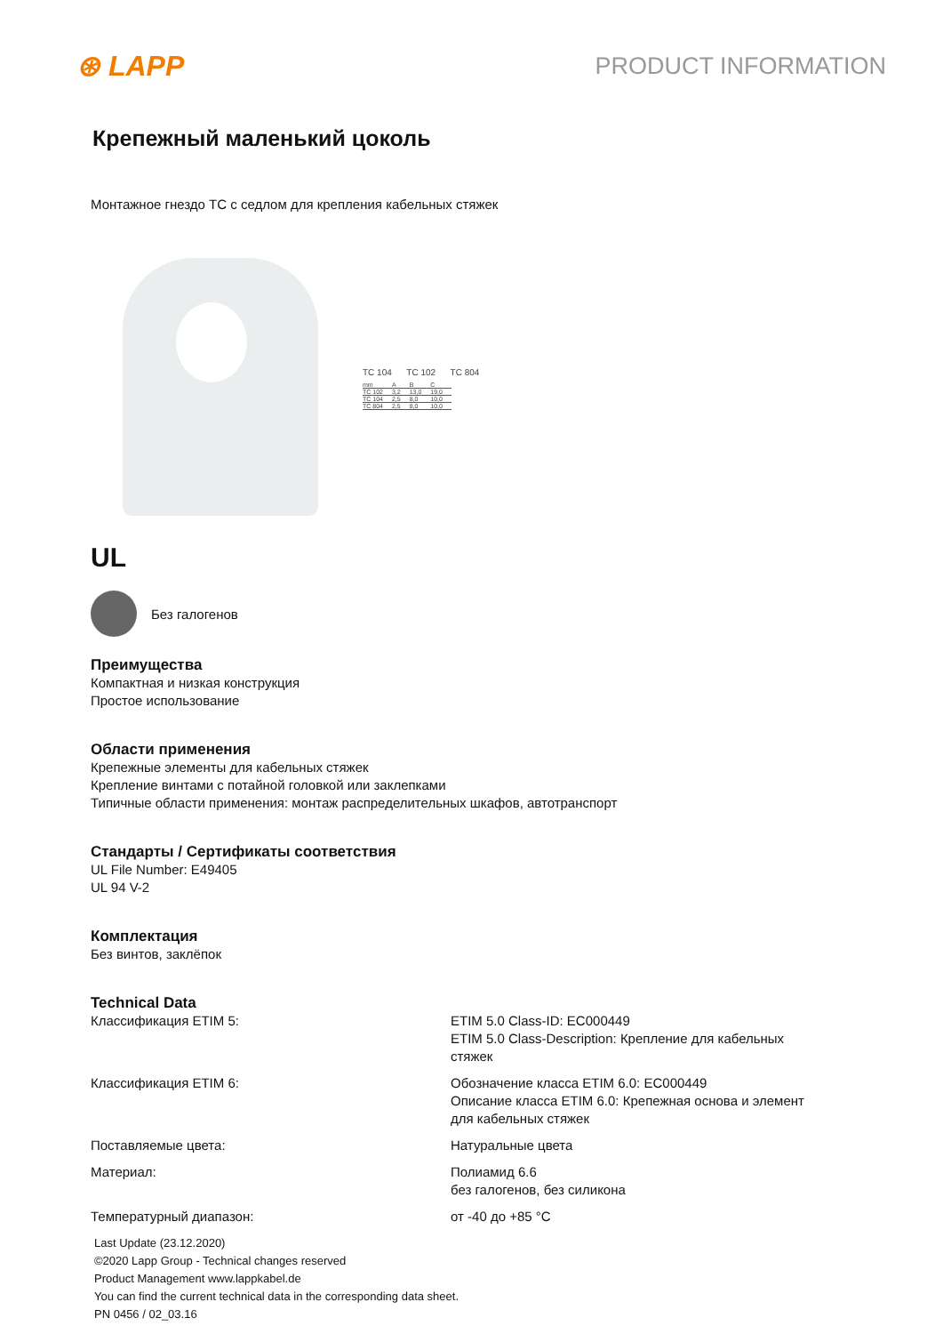⊛ LAPP
PRODUCT INFORMATION
Крепежный маленький цоколь
Монтажное гнездо TC с седлом для крепления кабельных стяжек
TC 104 TC 102 TC 804
| mm | A | B | C |
| TC 102 | 3,2 | 13,0 | 19,0 |
| TC 104 | 2,5 | 8,0 | 10,0 |
| TC 804 | 2,5 | 8,0 | 10,0 |
UL
Без галогенов
Преимущества
Компактная и низкая конструкция
Простое использование
Области применения
Крепежные элементы для кабельных стяжек
Крепление винтами с потайной головкой или заклепками
Типичные области применения: монтаж распределительных шкафов, автотранспорт
Стандарты / Сертификаты соответствия
UL File Number: E49405
UL 94 V-2
Комплектация
Без винтов, заклёпок
Technical Data
| Классификация ETIM 5: | ETIM 5.0 Class-ID: EC000449 ETIM 5.0 Class-Description: Крепление для кабельных стяжек |
| Классификация ETIM 6: | Обозначение класса ETIM 6.0: EC000449 Описание класса ETIM 6.0: Крепежная основа и элемент для кабельных стяжек |
| Поставляемые цвета: | Натуральные цвета |
| Материал: | Полиамид 6.6 без галогенов, без силикона |
| Температурный диапазон: | от -40 до +85 °C |
Last Update (23.12.2020)
©2020 Lapp Group - Technical changes reserved
Product Management www.lappkabel.de
You can find the current technical data in the corresponding data sheet.
PN 0456 / 02_03.16